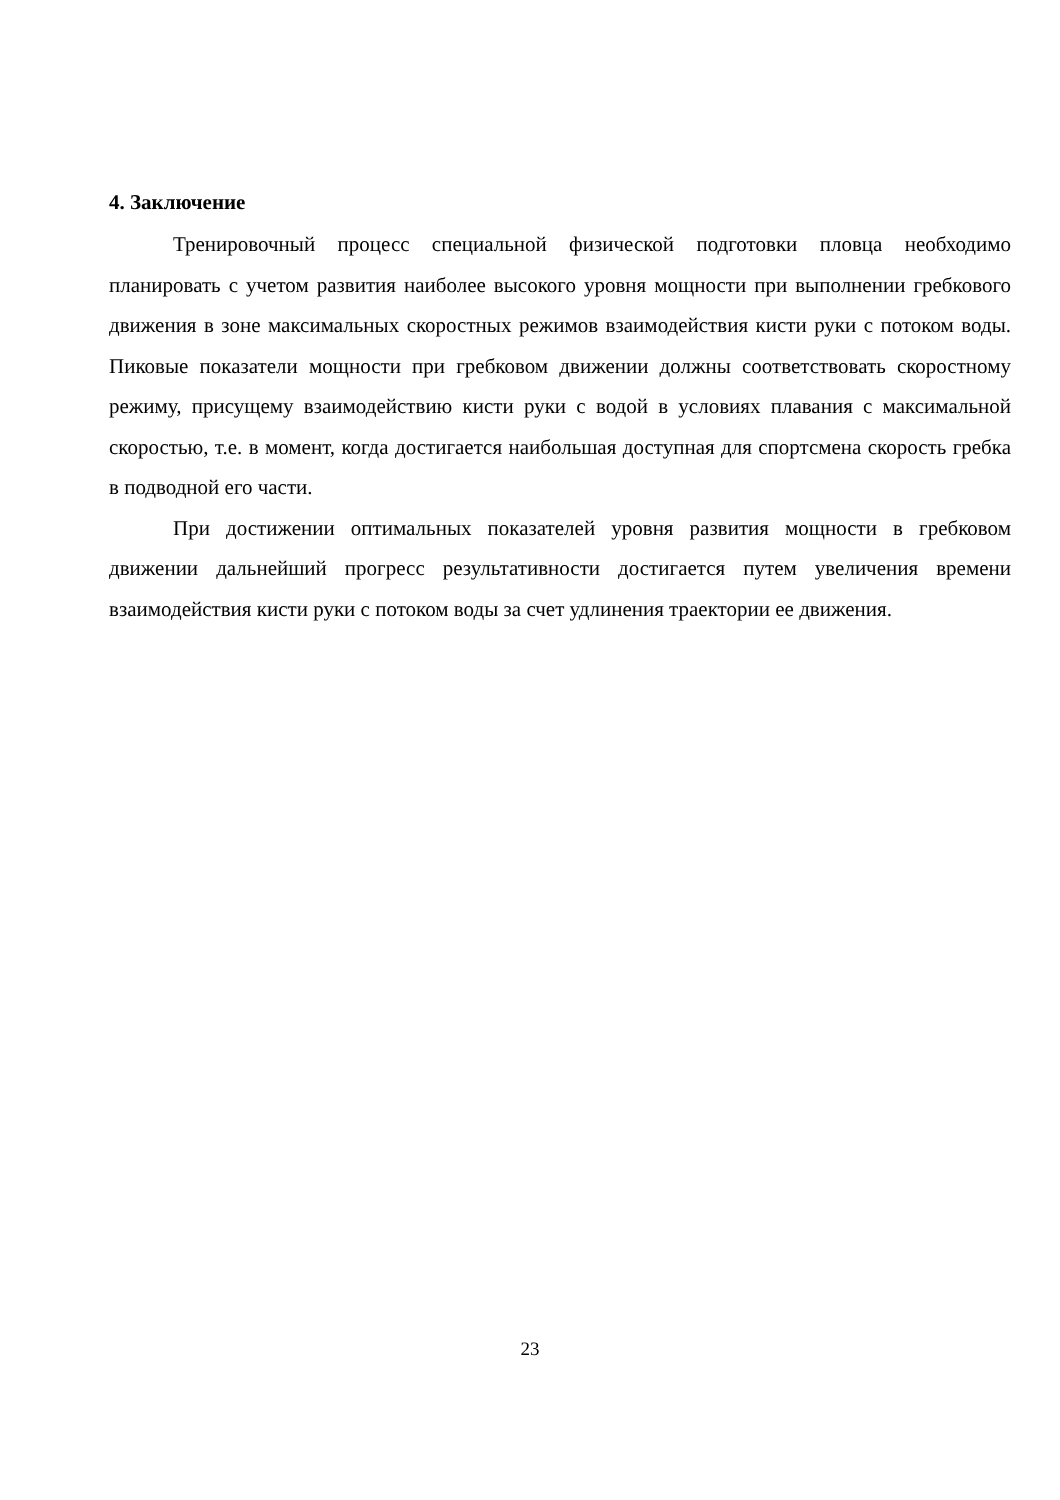4. Заключение
Тренировочный процесс специальной физической подготовки пловца необходимо планировать с учетом развития наиболее высокого уровня мощности при выполнении гребкового движения в зоне максимальных скоростных режимов взаимодействия кисти руки с потоком воды. Пиковые показатели мощности при гребковом движении должны соответствовать скоростному режиму, присущему взаимодействию кисти руки с водой в условиях плавания с максимальной скоростью, т.е. в момент, когда достигается наибольшая доступная для спортсмена скорость гребка в подводной его части.
При достижении оптимальных показателей уровня развития мощности в гребковом движении дальнейший прогресс результативности достигается путем увеличения времени взаимодействия кисти руки с потоком воды за счет удлинения траектории ее движения.
23